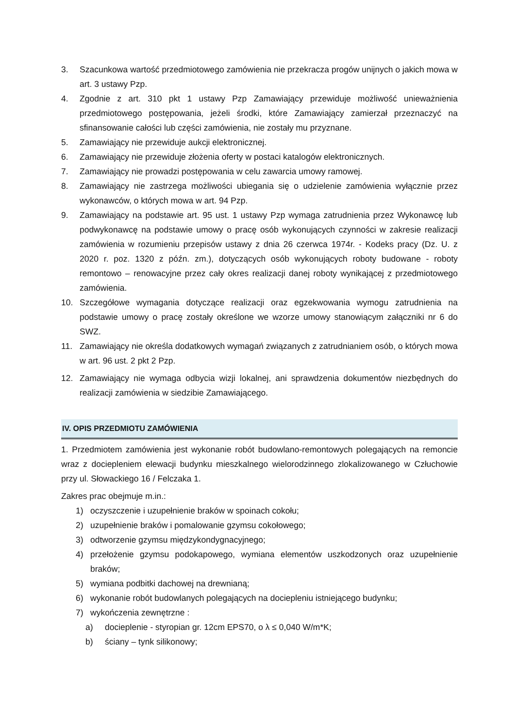3. Szacunkowa wartość przedmiotowego zamówienia nie przekracza progów unijnych o jakich mowa w art. 3 ustawy Pzp.
4. Zgodnie z art. 310 pkt 1 ustawy Pzp Zamawiający przewiduje możliwość unieważnienia przedmiotowego postępowania, jeżeli środki, które Zamawiający zamierzał przeznaczyć na sfinansowanie całości lub części zamówienia, nie zostały mu przyznane.
5. Zamawiający nie przewiduje aukcji elektronicznej.
6. Zamawiający nie przewiduje złożenia oferty w postaci katalogów elektronicznych.
7. Zamawiający nie prowadzi postępowania w celu zawarcia umowy ramowej.
8. Zamawiający nie zastrzega możliwości ubiegania się o udzielenie zamówienia wyłącznie przez wykonawców, o których mowa w art. 94 Pzp.
9. Zamawiający na podstawie art. 95 ust. 1 ustawy Pzp wymaga zatrudnienia przez Wykonawcę lub podwykonawcę na podstawie umowy o pracę osób wykonujących czynności w zakresie realizacji zamówienia w rozumieniu przepisów ustawy z dnia 26 czerwca 1974r. - Kodeks pracy (Dz. U. z 2020 r. poz. 1320 z późn. zm.), dotyczących osób wykonujących roboty budowane - roboty remontowo – renowacyjne przez cały okres realizacji danej roboty wynikającej z przedmiotowego zamówienia.
10. Szczegółowe wymagania dotyczące realizacji oraz egzekwowania wymogu zatrudnienia na podstawie umowy o pracę zostały określone we wzorze umowy stanowiącym załączniki nr 6 do SWZ.
11. Zamawiający nie określa dodatkowych wymagań związanych z zatrudnianiem osób, o których mowa w art. 96 ust. 2 pkt 2 Pzp.
12. Zamawiający nie wymaga odbycia wizji lokalnej, ani sprawdzenia dokumentów niezbędnych do realizacji zamówienia w siedzibie Zamawiającego.
IV. OPIS PRZEDMIOTU ZAMÓWIENIA
1. Przedmiotem zamówienia jest wykonanie robót budowlano-remontowych polegających na remoncie wraz z dociepleniem elewacji budynku mieszkalnego wielorodzinnego zlokalizowanego w Człuchowie przy ul. Słowackiego 16 / Felczaka 1.
Zakres prac obejmuje m.in.:
1) oczyszczenie i uzupełnienie braków w spoinach cokołu;
2) uzupełnienie braków i pomalowanie gzymsu cokołowego;
3) odtworzenie gzymsu międzykondygnacyjnego;
4) przełożenie gzymsu podokapowego, wymiana elementów uszkodzonych oraz uzupełnienie braków;
5) wymiana podbitki dachowej na drewnianą;
6) wykonanie robót budowlanych polegających na dociepleniu istniejącego budynku;
7) wykończenia zewnętrzne :
a) docieplenie - styropian gr. 12cm EPS70, o λ ≤ 0,040 W/m*K;
b) ściany – tynk silikonowy;